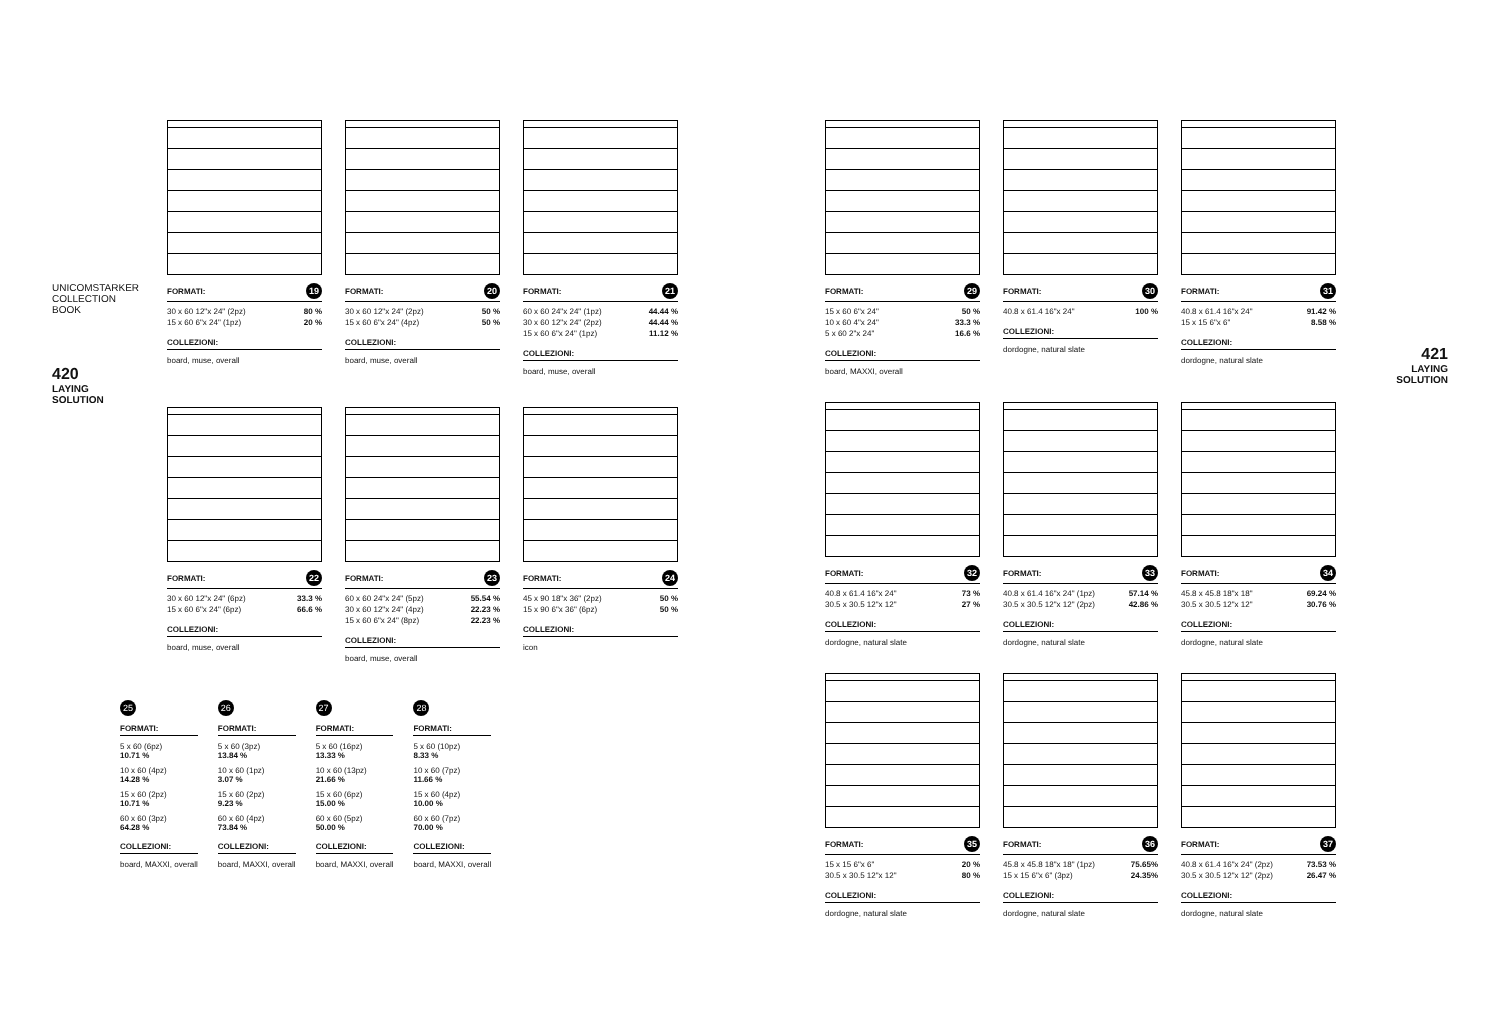UNICOMSTARKER COLLECTION BOOK
420
LAYING SOLUTION
421
LAYING
SOLUTION
FORMATI: 19
| 30 x 60 12"x 24" (2pz) | 80 % |
| 15 x 60 6"x 24" (1pz) | 20 % |
COLLEZIONI:
board, muse, overall
FORMATI: 20
| 30 x 60 12"x 24" (2pz) | 50 % |
| 15 x 60 6"x 24" (4pz) | 50 % |
COLLEZIONI:
board, muse, overall
FORMATI: 21
| 60 x 60 24"x 24" (1pz) | 44.44 % |
| 30 x 60 12"x 24" (2pz) | 44.44 % |
| 15 x 60 6"x 24" (1pz) | 11.12 % |
COLLEZIONI:
board, muse, overall
FORMATI: 22
| 30 x 60 12"x 24" (6pz) | 33.3 % |
| 15 x 60 6"x 24" (6pz) | 66.6 % |
COLLEZIONI:
board, muse, overall
FORMATI: 23
| 60 x 60 24"x 24" (5pz) | 55.54 % |
| 30 x 60 12"x 24" (4pz) | 22.23 % |
| 15 x 60 6"x 24" (8pz) | 22.23 % |
COLLEZIONI:
board, muse, overall
FORMATI: 24
| 45 x 90 18"x 36" (2pz) | 50 % |
| 15 x 90 6"x 36" (6pz) | 50 % |
COLLEZIONI:
icon
25
FORMATI:
5 x 60 (6pz)
10.71 %
10 x 60 (4pz)
14.28 %
15 x 60 (2pz)
10.71 %
60 x 60 (3pz)
64.28 %
COLLEZIONI:
board, MAXXI, overall
26
FORMATI:
5 x 60 (3pz)
13.84 %
10 x 60 (1pz)
3.07 %
15 x 60 (2pz)
9.23 %
60 x 60 (4pz)
73.84 %
COLLEZIONI:
board, MAXXI, overall
27
FORMATI:
5 x 60 (16pz)
13.33 %
10 x 60 (13pz)
21.66 %
15 x 60 (6pz)
15.00 %
60 x 60 (5pz)
50.00 %
COLLEZIONI:
board, MAXXI, overall
28
FORMATI:
5 x 60 (10pz)
8.33 %
10 x 60 (7pz)
11.66 %
15 x 60 (4pz)
10.00 %
60 x 60 (7pz)
70.00 %
COLLEZIONI:
board, MAXXI, overall
FORMATI: 29
| 15 x 60 6"x 24" | 50 % |
| 10 x 60 4"x 24" | 33.3 % |
| 5 x 60 2"x 24" | 16.6 % |
COLLEZIONI:
board, MAXXI, overall
FORMATI: 30
| 40.8 x 61.4 16"x 24" | 100 % |
COLLEZIONI:
dordogne, natural slate
FORMATI: 31
| 40.8 x 61.4 16"x 24" | 91.42 % |
| 15 x 15 6"x 6" | 8.58 % |
COLLEZIONI:
dordogne, natural slate
FORMATI: 32
| 40.8 x 61.4 16"x 24" | 73 % |
| 30.5 x 30.5 12"x 12" | 27 % |
COLLEZIONI:
dordogne, natural slate
FORMATI: 33
| 40.8 x 61.4 16"x 24" (1pz) | 57.14 % |
| 30.5 x 30.5 12"x 12" (2pz) | 42.86 % |
COLLEZIONI:
dordogne, natural slate
FORMATI: 34
| 45.8 x 45.8 18"x 18" | 69.24 % |
| 30.5 x 30.5 12"x 12" | 30.76 % |
COLLEZIONI:
dordogne, natural slate
FORMATI: 35
| 15 x 15 6"x 6" | 20 % |
| 30.5 x 30.5 12"x 12" | 80 % |
COLLEZIONI:
dordogne, natural slate
FORMATI: 36
| 45.8 x 45.8 18"x 18" (1pz) | 75.65% |
| 15 x 15 6"x 6" (3pz) | 24.35% |
COLLEZIONI:
dordogne, natural slate
FORMATI: 37
| 40.8 x 61.4 16"x 24" (2pz) | 73.53 % |
| 30.5 x 30.5 12"x 12" (2pz) | 26.47 % |
COLLEZIONI:
dordogne, natural slate